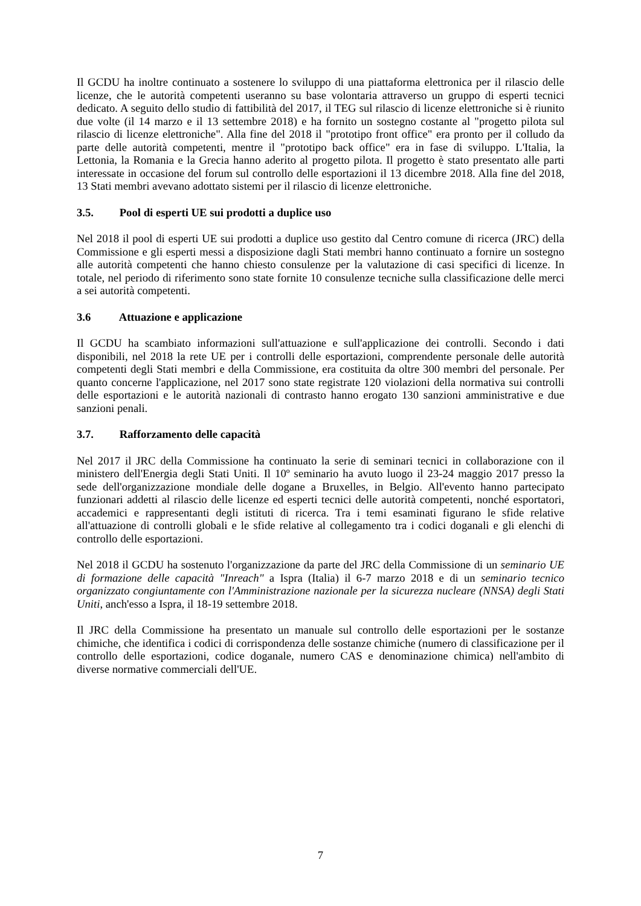Il GCDU ha inoltre continuato a sostenere lo sviluppo di una piattaforma elettronica per il rilascio delle licenze, che le autorità competenti useranno su base volontaria attraverso un gruppo di esperti tecnici dedicato. A seguito dello studio di fattibilità del 2017, il TEG sul rilascio di licenze elettroniche si è riunito due volte (il 14 marzo e il 13 settembre 2018) e ha fornito un sostegno costante al "progetto pilota sul rilascio di licenze elettroniche". Alla fine del 2018 il "prototipo front office" era pronto per il colludo da parte delle autorità competenti, mentre il "prototipo back office" era in fase di sviluppo. L'Italia, la Lettonia, la Romania e la Grecia hanno aderito al progetto pilota. Il progetto è stato presentato alle parti interessate in occasione del forum sul controllo delle esportazioni il 13 dicembre 2018. Alla fine del 2018, 13 Stati membri avevano adottato sistemi per il rilascio di licenze elettroniche.
3.5. Pool di esperti UE sui prodotti a duplice uso
Nel 2018 il pool di esperti UE sui prodotti a duplice uso gestito dal Centro comune di ricerca (JRC) della Commissione e gli esperti messi a disposizione dagli Stati membri hanno continuato a fornire un sostegno alle autorità competenti che hanno chiesto consulenze per la valutazione di casi specifici di licenze. In totale, nel periodo di riferimento sono state fornite 10 consulenze tecniche sulla classificazione delle merci a sei autorità competenti.
3.6 Attuazione e applicazione
Il GCDU ha scambiato informazioni sull'attuazione e sull'applicazione dei controlli. Secondo i dati disponibili, nel 2018 la rete UE per i controlli delle esportazioni, comprendente personale delle autorità competenti degli Stati membri e della Commissione, era costituita da oltre 300 membri del personale. Per quanto concerne l'applicazione, nel 2017 sono state registrate 120 violazioni della normativa sui controlli delle esportazioni e le autorità nazionali di contrasto hanno erogato 130 sanzioni amministrative e due sanzioni penali.
3.7. Rafforzamento delle capacità
Nel 2017 il JRC della Commissione ha continuato la serie di seminari tecnici in collaborazione con il ministero dell'Energia degli Stati Uniti. Il 10º seminario ha avuto luogo il 23-24 maggio 2017 presso la sede dell'organizzazione mondiale delle dogane a Bruxelles, in Belgio. All'evento hanno partecipato funzionari addetti al rilascio delle licenze ed esperti tecnici delle autorità competenti, nonché esportatori, accademici e rappresentanti degli istituti di ricerca. Tra i temi esaminati figurano le sfide relative all'attuazione di controlli globali e le sfide relative al collegamento tra i codici doganali e gli elenchi di controllo delle esportazioni.
Nel 2018 il GCDU ha sostenuto l'organizzazione da parte del JRC della Commissione di un seminario UE di formazione delle capacità "Inreach" a Ispra (Italia) il 6-7 marzo 2018 e di un seminario tecnico organizzato congiuntamente con l'Amministrazione nazionale per la sicurezza nucleare (NNSA) degli Stati Uniti, anch'esso a Ispra, il 18-19 settembre 2018.
Il JRC della Commissione ha presentato un manuale sul controllo delle esportazioni per le sostanze chimiche, che identifica i codici di corrispondenza delle sostanze chimiche (numero di classificazione per il controllo delle esportazioni, codice doganale, numero CAS e denominazione chimica) nell'ambito di diverse normative commerciali dell'UE.
7